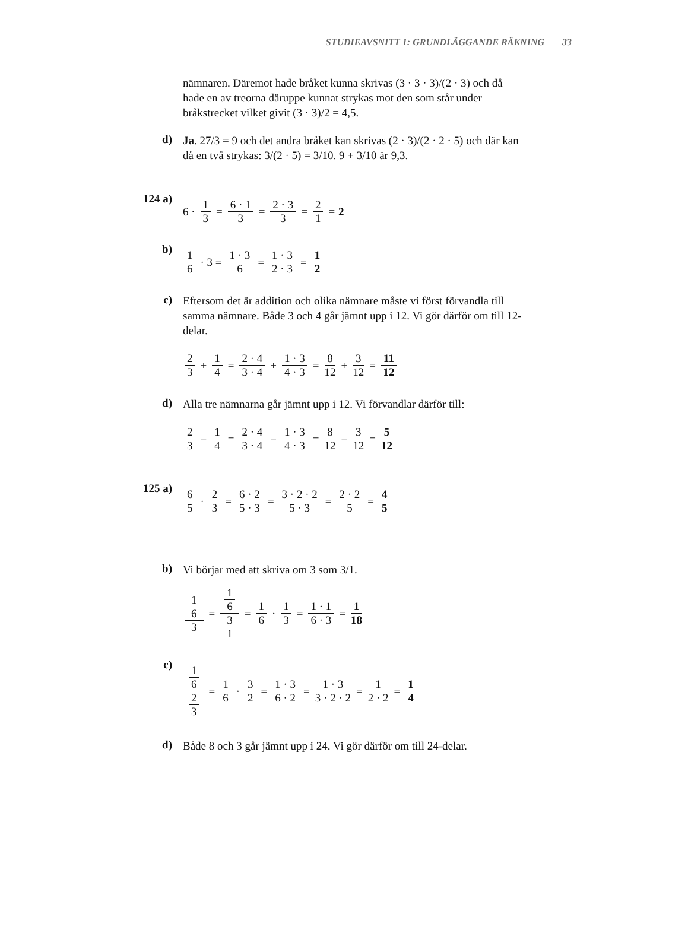STUDIEAVSNITT 1: GRUNDLÄGGANDE RÄKNING 33
nämnaren. Däremot hade bråket kunna skrivas (3 · 3 · 3)/(2 · 3) och då hade en av treorna däruppe kunnat strykas mot den som står under bråkstrecket vilket givit (3 · 3)/2 = 4,5.
d)
Ja. 27/3 = 9 och det andra bråket kan skrivas (2 · 3)/(2 · 2 · 5) och där kan då en två strykas: 3/(2 · 5) = 3/10. 9 + 3/10 är 9,3.
124 a)
6 · 1 3 = 6 · 1 3 = 2 · 3 3 = 2 1 = 2
b)
1 6 · 3 = 1 · 3 6 = 1 · 3 2 · 3 = 1 2
c)
Eftersom det är addition och olika nämnare måste vi först förvandla till samma nämnare. Både 3 och 4 går jämnt upp i 12. Vi gör därför om till 12-delar.
2 3 + 1 4 = 2 · 4 3 · 4 + 1 · 3 4 · 3 = 8 12 + 3 12 = 11 12
d)
Alla tre nämnarna går jämnt upp i 12. Vi förvandlar därför till:
2 3 − 1 4 = 2 · 4 3 · 4 − 1 · 3 4 · 3 = 8 12 − 3 12 = 5 12
125 a)
6 5 · 2 3 = 6 · 2 5 · 3 = 3 · 2 · 2 5 · 3 = 2 · 2 5 = 4 5
b)
Vi börjar med att skriva om 3 som 3/1.
1 6 3 = 1 6 3 1 = 1 6 · 1 3 = 1 · 1 6 · 3 = 1 18
c)
1 6 2 3 = 1 6 · 3 2 = 1 · 3 6 · 2 = 1 · 3 3 · 2 · 2 = 1 2 · 2 = 1 4
d)
Både 8 och 3 går jämnt upp i 24. Vi gör därför om till 24-delar.